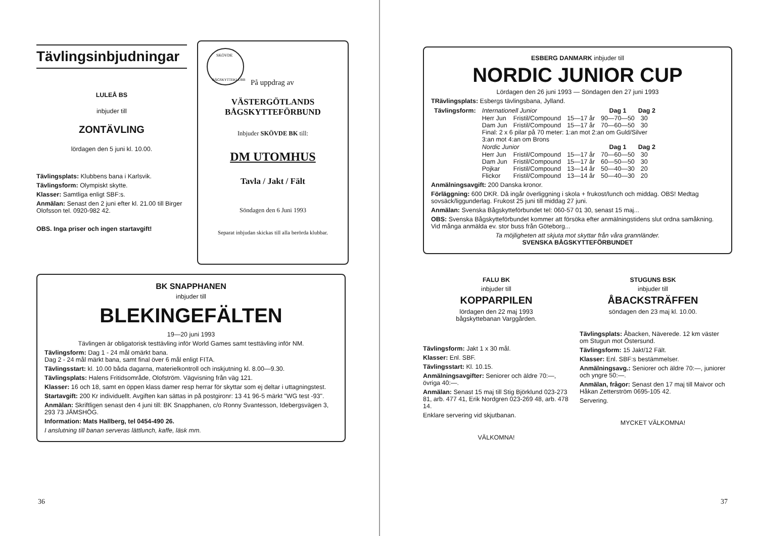Tävlingsinbjudningar
LULEÅ BS
inbjuder till
ZONTÄVLING
lördagen den 5 juni kl. 10.00.
Tävlingsplats: Klubbens bana i Karlsvik.
Tävlingsform: Olympiskt skytte.
Klasser: Samtliga enligt SBF:s.
Anmälan: Senast den 2 juni efter kl. 21.00 till Birger Olofsson tel. 0920-982 42.
OBS. Inga priser och ingen startavgift!
SKÖVDE
BÅGSKYTTEKLUBB
På uppdrag av
VÄSTERGÖTLANDS
BÅGSKYTTEFÖRBUND
Inbjuder SKÖVDE BK till:
DM UTOMHUS
Tavla / Jakt / Fält
Söndagen den 6 Juni 1993
Separat inbjudan skickas till alla berörda klubbar.
BK SNAPPHANEN
inbjuder till
BLEKINGEFÄLTEN
19—20 juni 1993
Tävlingen är obligatorisk testtävling inför World Games samt testtävling inför NM.
Tävlingsform: Dag 1 - 24 mål omärkt bana.
Dag 2 - 24 mål märkt bana, samt final över 6 mål enligt FITA.
Tävlingsstart: kl. 10.00 båda dagarna, materielkontroll och inskjutning kl. 8.00—9.30.
Tävlingsplats: Halens Fritidsområde, Olofström. Vägvisning från väg 121.
Klasser: 16 och 18, samt en öppen klass damer resp herrar för skyttar som ej deltar i uttagningstest.
Startavgift: 200 Kr individuellt. Avgiften kan sättas in på postgironr: 13 41 96-5 märkt "WG test -93".
Anmälan: Skriftligen senast den 4 juni till: BK Snapphanen, c/o Ronny Svantesson, Idebergsvägen 3, 293 73 JÄMSHÖG.
Information: Mats Hallberg, tel 0454-490 26.
I anslutning till banan serveras lättlunch, kaffe, läsk mm.
36
ESBERG DANMARK inbjuder till
NORDIC JUNIOR CUP
Lördagen den 26 juni 1993 — Söndagen den 27 juni 1993
TRävlingsplats: Esbergs tävlingsbana, Jylland.
| Tävlingsform: | Internationell Junior | | | Dag 1 | Dag 2 |
| | Herr Jun | Fristil/Compound | 15—17 år | 90—70—50 | 30 |
| | Dam Jun | Fristil/Compound | 15—17 år | 70—60—50 | 30 |
| | Final: 2 x 6 pilar på 70 meter: 1:an mot 2:an om Guld/Silver 3:an mot 4:an om Brons | | | | |
| | Nordic Junior | | | Dag 1 | Dag 2 |
| | Herr Jun | Fristil/Compound | 15—17 år | 70—60—50 | 30 |
| | Dam Jun | Fristil/Compound | 15—17 år | 60—50—50 | 30 |
| | Pojkar | Fristil/Compound | 13—14 år | 50—40—30 | 20 |
| | Flickor | Fristil/Compound | 13—14 år | 50—40—30 | 20 |
Anmälningsavgift: 200 Danska kronor.
Förläggning: 600 DKR. Då ingår överliggning i skola + frukost/lunch och middag. OBS! Medtag sovsäck/liggunderlag. Frukost 25 juni till middag 27 juni.
Anmälan: Svenska Bågskytteförbundet tel: 060-57 01 30, senast 15 maj...
OBS: Svenska Bågskytteförbundet kommer att försöka efter anmälningstidens slut ordna samåkning. Vid många anmälda ev. stor buss från Göteborg...
Ta möjligheten att skjuta mot skyttar från våra grannländer.
SVENSKA BÅGSKYTTEFÖRBUNDET
FALU BK
inbjuder till
KOPPARPILEN
lördagen den 22 maj 1993
bågskyttebanan Varggården.
Tävlingsform: Jakt 1 x 30 mål.
Klasser: Enl. SBF.
Tävlingsstart: Kl. 10.15.
Anmälningsavgifter: Seniorer och äldre 70:—, övriga 40:—.
Anmälan: Senast 15 maj till Stig Björklund 023-273 81, arb. 477 41, Erik Nordgren 023-269 48, arb. 478 14.
Enklare servering vid skjutbanan.
VÄLKOMNA!
STUGUNS BSK
inbjuder till
ÅBACKSTRÄFFEN
söndagen den 23 maj kl. 10.00.
Tävlingsplats: Åbacken, Näverede. 12 km väster om Stugun mot Östersund.
Tävlingsform: 15 Jakt/12 Fält.
Klasser: Enl. SBF:s bestämmelser.
Anmälningsavg.: Seniorer och äldre 70:—, juniorer och yngre 50:—.
Anmälan, frågor: Senast den 17 maj till Maivor och Håkan Zetterström 0695-105 42.
Servering.
MYCKET VÄLKOMNA!
37